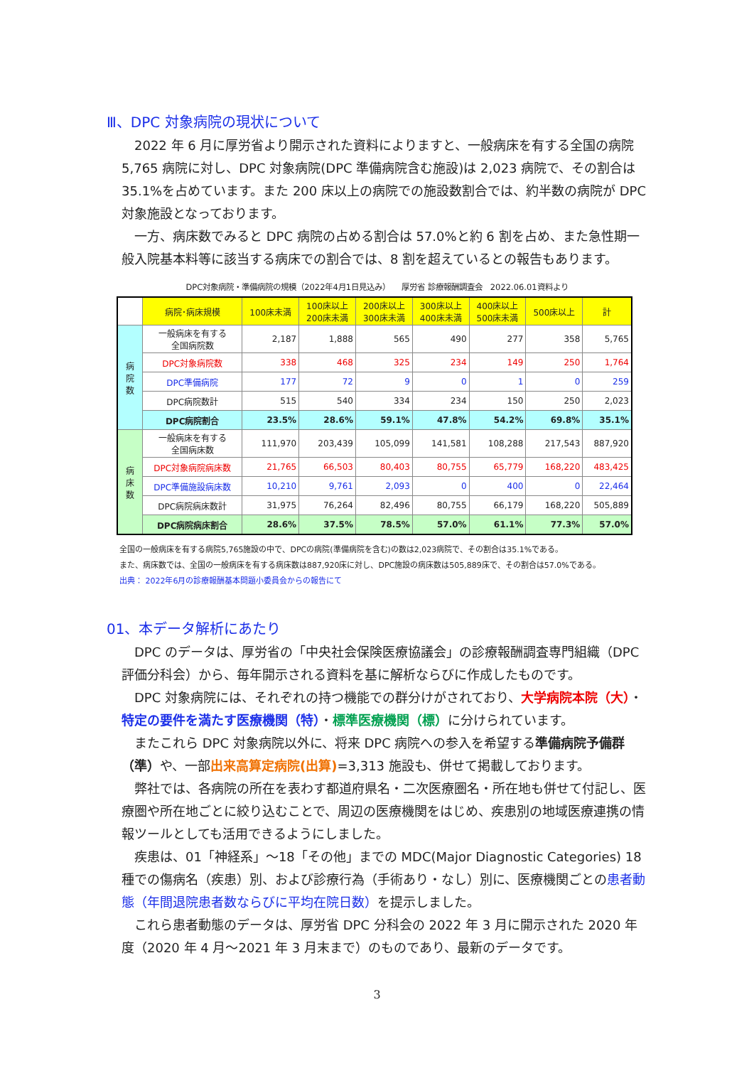Ⅲ、DPC 対象病院の現状について
2022 年 6 月に厚労省より開示された資料によりますと、一般病床を有する全国の病院 5,765 病院に対し、DPC 対象病院(DPC 準備病院含む施設)は 2,023 病院で、その割合は 35.1%を占めています。また 200 床以上の病院での施設数割合では、約半数の病院が DPC 対象施設となっております。
一方、病床数でみると DPC 病院の占める割合は 57.0%と約 6 割を占め、また急性期一般入院基本料等に該当する病床での割合では、8 割を超えているとの報告もあります。
DPC対象病院・準備病院の規模（2022年4月1日見込み）　　厚労省 診療報酬調査会　2022.06.01資料より
| | 病院･病床規模 | 100床未満 | 100床以上 200床未満 | 200床以上 300床未満 | 300床以上 400床未満 | 400床以上 500床未満 | 500床以上 | 計 |
| --- | --- | --- | --- | --- | --- | --- | --- | --- |
| 病 院 数 | 一般病床を有する 全国病院数 | 2,187 | 1,888 | 565 | 490 | 277 | 358 | 5,765 |
| | DPC対象病院数 | 338 | 468 | 325 | 234 | 149 | 250 | 1,764 |
| | DPC準備病院 | 177 | 72 | 9 | 0 | 1 | 0 | 259 |
| | DPC病院数計 | 515 | 540 | 334 | 234 | 150 | 250 | 2,023 |
| | DPC病院割合 | 23.5% | 28.6% | 59.1% | 47.8% | 54.2% | 69.8% | 35.1% |
| 病 床 数 | 一般病床を有する 全国病床数 | 111,970 | 203,439 | 105,099 | 141,581 | 108,288 | 217,543 | 887,920 |
| | DPC対象病院病床数 | 21,765 | 66,503 | 80,403 | 80,755 | 65,779 | 168,220 | 483,425 |
| | DPC準備施設病床数 | 10,210 | 9,761 | 2,093 | 0 | 400 | 0 | 22,464 |
| | DPC病院病床数計 | 31,975 | 76,264 | 82,496 | 80,755 | 66,179 | 168,220 | 505,889 |
| | DPC病院病床割合 | 28.6% | 37.5% | 78.5% | 57.0% | 61.1% | 77.3% | 57.0% |
全国の一般病床を有する病院5,765施設の中で、DPCの病院(準備病院を含む)の数は2,023病院で、その割合は35.1%である。
また、病床数では、全国の一般病床を有する病床数は887,920床に対し、DPC施設の病床数は505,889床で、その割合は57.0%である。
出典： 2022年6月の診療報酬基本問題小委員会からの報告にて
01、本データ解析にあたり
DPC のデータは、厚労省の「中央社会保険医療協議会」の診療報酬調査専門組織（DPC 評価分科会）から、毎年開示される資料を基に解析ならびに作成したものです。
DPC 対象病院には、それぞれの持つ機能での群分けがされており、大学病院本院（大）・特定の要件を満たす医療機関（特）・標準医療機関（標）に分けられています。
またこれら DPC 対象病院以外に、将来 DPC 病院への参入を希望する準備病院予備群（準）や、一部出来高算定病院(出算)=3,313 施設も、併せて掲載しております。
弊社では、各病院の所在を表わす都道府県名・二次医療圏名・所在地も併せて付記し、医療圏や所在地ごとに絞り込むことで、周辺の医療機関をはじめ、疾患別の地域医療連携の情報ツールとしても活用できるようにしました。
疾患は、01「神経系」～18「その他」までの MDC(Major Diagnostic Categories) 18 種での傷病名（疾患）別、および診療行為（手術あり・なし）別に、医療機関ごとの患者動態（年間退院患者数ならびに平均在院日数）を提示しました。
これら患者動態のデータは、厚労省 DPC 分科会の 2022 年 3 月に開示された 2020 年度（2020 年 4 月～2021 年 3 月末まで）のものであり、最新のデータです。
3